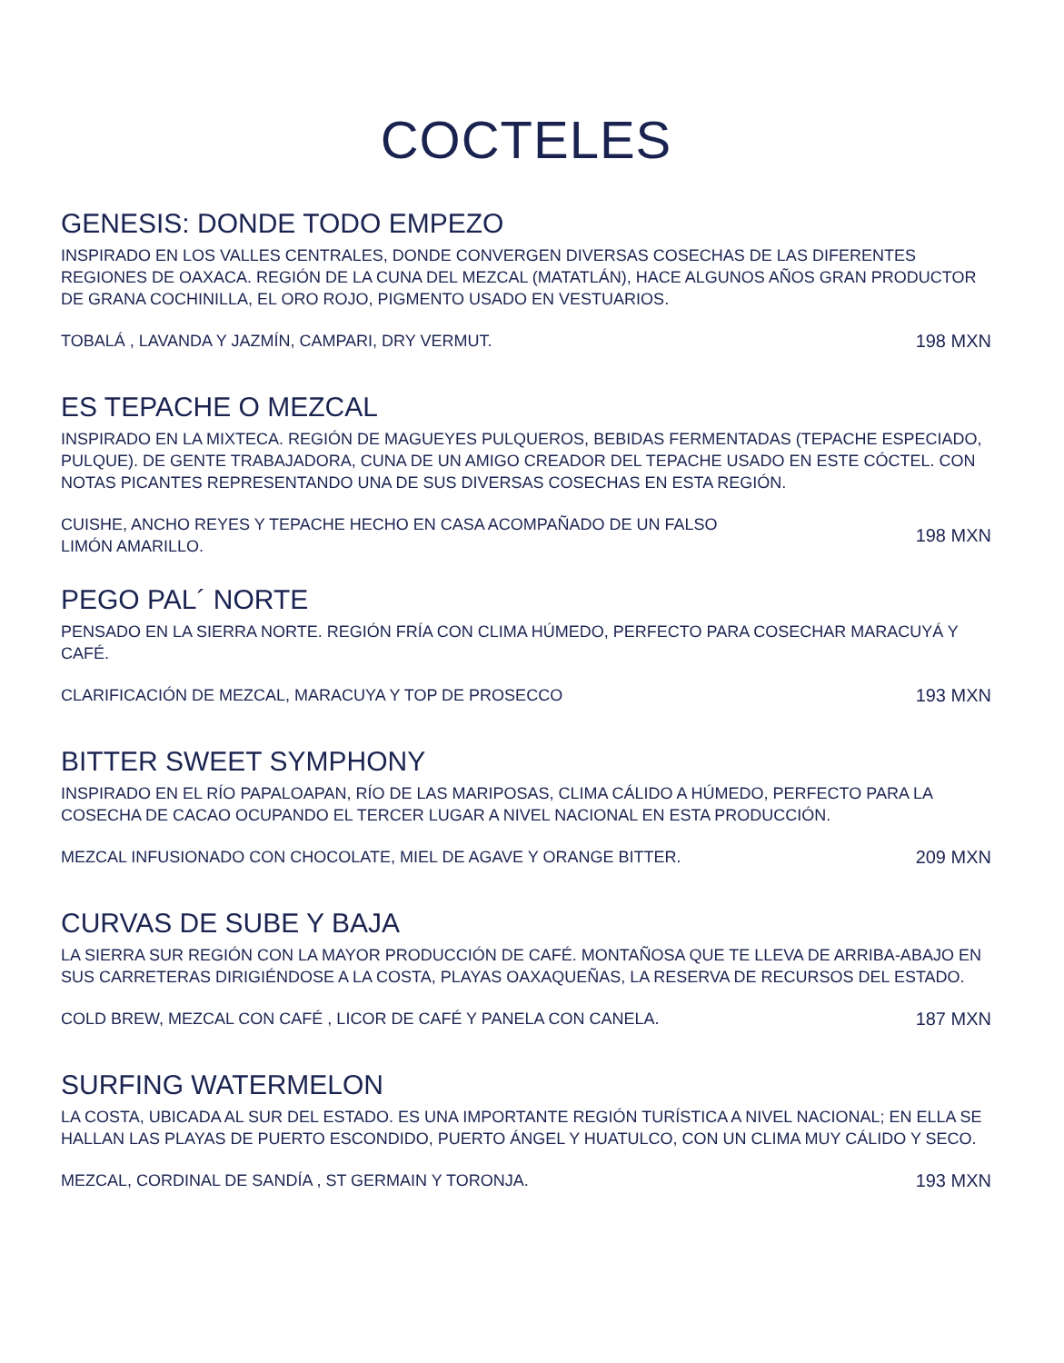COCTELES
GENESIS: DONDE TODO EMPEZO
INSPIRADO EN LOS VALLES CENTRALES, DONDE CONVERGEN DIVERSAS COSECHAS DE LAS DIFERENTES REGIONES DE OAXACA. REGIÓN DE LA CUNA DEL MEZCAL (MATATLÁN), HACE ALGUNOS AÑOS GRAN PRODUCTOR DE GRANA COCHINILLA, EL ORO ROJO, PIGMENTO USADO EN VESTUARIOS.
TOBALÁ , LAVANDA Y JAZMÍN, CAMPARI, DRY VERMUT. 198 MXN
ES TEPACHE O MEZCAL
INSPIRADO EN LA MIXTECA. REGIÓN DE MAGUEYES PULQUEROS, BEBIDAS FERMENTADAS (TEPACHE ESPECIADO, PULQUE). DE GENTE TRABAJADORA, CUNA DE UN AMIGO CREADOR DEL TEPACHE USADO EN ESTE CÓCTEL. CON NOTAS PICANTES REPRESENTANDO UNA DE SUS DIVERSAS COSECHAS EN ESTA REGIÓN.
CUISHE, ANCHO REYES Y TEPACHE HECHO EN CASA ACOMPAÑADO DE UN FALSO
LIMÓN AMARILLO. 198 MXN
PEGO PAL´ NORTE
PENSADO EN LA SIERRA NORTE. REGIÓN FRÍA CON CLIMA HÚMEDO, PERFECTO PARA COSECHAR MARACUYÁ Y CAFÉ.
CLARIFICACIÓN DE MEZCAL, MARACUYA Y TOP DE PROSECCO 193 MXN
BITTER SWEET SYMPHONY
INSPIRADO EN EL RÍO PAPALOAPAN, RÍO DE LAS MARIPOSAS, CLIMA CÁLIDO A HÚMEDO, PERFECTO PARA LA COSECHA DE CACAO OCUPANDO EL TERCER LUGAR A NIVEL NACIONAL EN ESTA PRODUCCIÓN.
MEZCAL INFUSIONADO CON CHOCOLATE, MIEL DE AGAVE Y ORANGE BITTER. 209 MXN
CURVAS DE SUBE Y BAJA
LA SIERRA SUR REGIÓN CON LA MAYOR PRODUCCIÓN DE CAFÉ. MONTAÑOSA QUE TE LLEVA DE ARRIBA-ABAJO EN SUS CARRETERAS DIRIGIÉNDOSE A LA COSTA, PLAYAS OAXAQUEÑAS, LA RESERVA DE RECURSOS DEL ESTADO.
COLD BREW, MEZCAL CON CAFÉ , LICOR DE CAFÉ Y PANELA CON CANELA. 187 MXN
SURFING WATERMELON
LA COSTA, UBICADA AL SUR DEL ESTADO. ES UNA IMPORTANTE REGIÓN TURÍSTICA A NIVEL NACIONAL; EN ELLA SE HALLAN LAS PLAYAS DE PUERTO ESCONDIDO, PUERTO ÁNGEL Y HUATULCO, CON UN CLIMA MUY CÁLIDO Y SECO.
MEZCAL, CORDINAL DE SANDÍA , ST GERMAIN Y TORONJA. 193 MXN